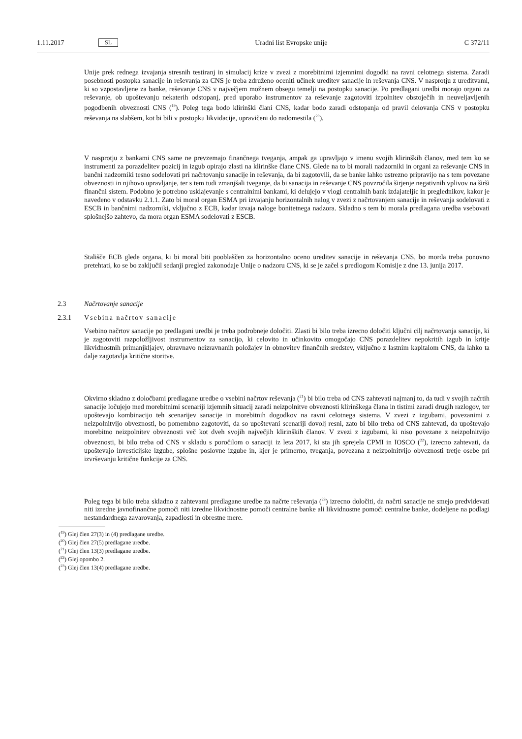1.11.2017 SL Uradni list Evropske unije C 372/11
Unije prek rednega izvajanja stresnih testiranj in simulacij krize v zvezi z morebitnimi izjemnimi dogodki na ravni celotnega sistema. Zaradi posebnosti postopka sanacije in reševanja za CNS je treba združeno oceniti učinek ureditev sanacije in reševanja CNS. V nasprotju z ureditvami, ki so vzpostavljene za banke, reševanje CNS v največjem možnem obsegu temelji na postopku sanacije. Po predlagani uredbi morajo organi za reševanje, ob upoštevanju nekaterih odstopanj, pred uporabo instrumentov za reševanje zagotoviti izpolnitev obstoječih in neuveljavljenih pogodbenih obveznosti CNS (<sup>19</sup>). Poleg tega bodo klirinški člani CNS, kadar bodo zaradi odstopanja od pravil delovanja CNS v postopku reševanja na slabšem, kot bi bili v postopku likvidacije, upravičeni do nadomestila (<sup>20</sup>).
V nasprotju z bankami CNS same ne prevzemajo finančnega tveganja, ampak ga upravljajo v imenu svojih klirinških članov, med tem ko se instrumenti za porazdelitev pozicij in izgub opirajo zlasti na klirinške člane CNS. Glede na to bi morali nadzorniki in organi za reševanje CNS in bančni nadzorniki tesno sodelovati pri načrtovanju sanacije in reševanja, da bi zagotovili, da se banke lahko ustrezno pripravijo na s tem povezane obveznosti in njihovo upravljanje, ter s tem tudi zmanjšali tveganje, da bi sanacija in reševanje CNS povzročila širjenje negativnih vplivov na širši finančni sistem. Podobno je potrebno usklajevanje s centralnimi bankami, ki delujejo v vlogi centralnih bank izdajateljic in preglednikov, kakor je navedeno v odstavku 2.1.1. Zato bi moral organ ESMA pri izvajanju horizontalnih nalog v zvezi z načrtovanjem sanacije in reševanja sodelovati z ESCB in bančnimi nadzorniki, vključno z ECB, kadar izvaja naloge bonitetnega nadzora. Skladno s tem bi morala predlagana uredba vsebovati splošnejšo zahtevo, da mora organ ESMA sodelovati z ESCB.
Stališče ECB glede organa, ki bi moral biti pooblaščen za horizontalno oceno ureditev sanacije in reševanja CNS, bo morda treba ponovno pretehtati, ko se bo zaključil sedanji pregled zakonodaje Unije o nadzoru CNS, ki se je začel s predlogom Komisije z dne 13. junija 2017.
2.3 Načrtovanje sanacije
2.3.1 Vsebina načrtov sanacije
Vsebino načrtov sanacije po predlagani uredbi je treba podrobneje določiti. Zlasti bi bilo treba izrecno določiti ključni cilj načrtovanja sanacije, ki je zagotoviti razpoložljivost instrumentov za sanacijo, ki celovito in učinkovito omogočajo CNS porazdelitev nepokritih izgub in kritje likvidnostnih primanjkljajev, obravnavo neizravnanih položajev in obnovitev finančnih sredstev, vključno z lastnim kapitalom CNS, da lahko ta dalje zagotavlja kritične storitve.
Okvirno skladno z določbami predlagane uredbe o vsebini načrtov reševanja (<sup>21</sup>) bi bilo treba od CNS zahtevati najmanj to, da tudi v svojih načrtih sanacije ločujejo med morebitnimi scenariji izjemnih situacij zaradi neizpolnitve obveznosti klirinškega člana in tistimi zaradi drugih razlogov, ter upoštevajo kombinacijo teh scenarijev sanacije in morebitnih dogodkov na ravni celotnega sistema. V zvezi z izgubami, povezanimi z neizpolnitvijo obveznosti, bo pomembno zagotoviti, da so upoštevani scenariji dovolj resni, zato bi bilo treba od CNS zahtevati, da upoštevajo morebitno neizpolnitev obveznosti več kot dveh svojih največjih klirinških članov. V zvezi z izgubami, ki niso povezane z neizpolnitvijo obveznosti, bi bilo treba od CNS v skladu s poročilom o sanaciji iz leta 2017, ki sta jih sprejela CPMI in IOSCO (<sup>22</sup>), izrecno zahtevati, da upoštevajo investicijske izgube, splošne poslovne izgube in, kjer je primerno, tveganja, povezana z neizpolnitvijo obveznosti tretje osebe pri izvrševanju kritične funkcije za CNS.
Poleg tega bi bilo treba skladno z zahtevami predlagane uredbe za načrte reševanja (<sup>23</sup>) izrecno določiti, da načrti sanacije ne smejo predvidevati niti izredne javnofinančne pomoči niti izredne likvidnostne pomoči centralne banke ali likvidnostne pomoči centralne banke, dodeljene na podlagi nestandardnega zavarovanja, zapadlosti in obrestne mere.
(<sup>19</sup>) Glej člen 27(3) in (4) predlagane uredbe.
(<sup>20</sup>) Glej člen 27(5) predlagane uredbe.
(<sup>21</sup>) Glej člen 13(3) predlagane uredbe.
(<sup>22</sup>) Glej opombo 2.
(<sup>23</sup>) Glej člen 13(4) predlagane uredbe.